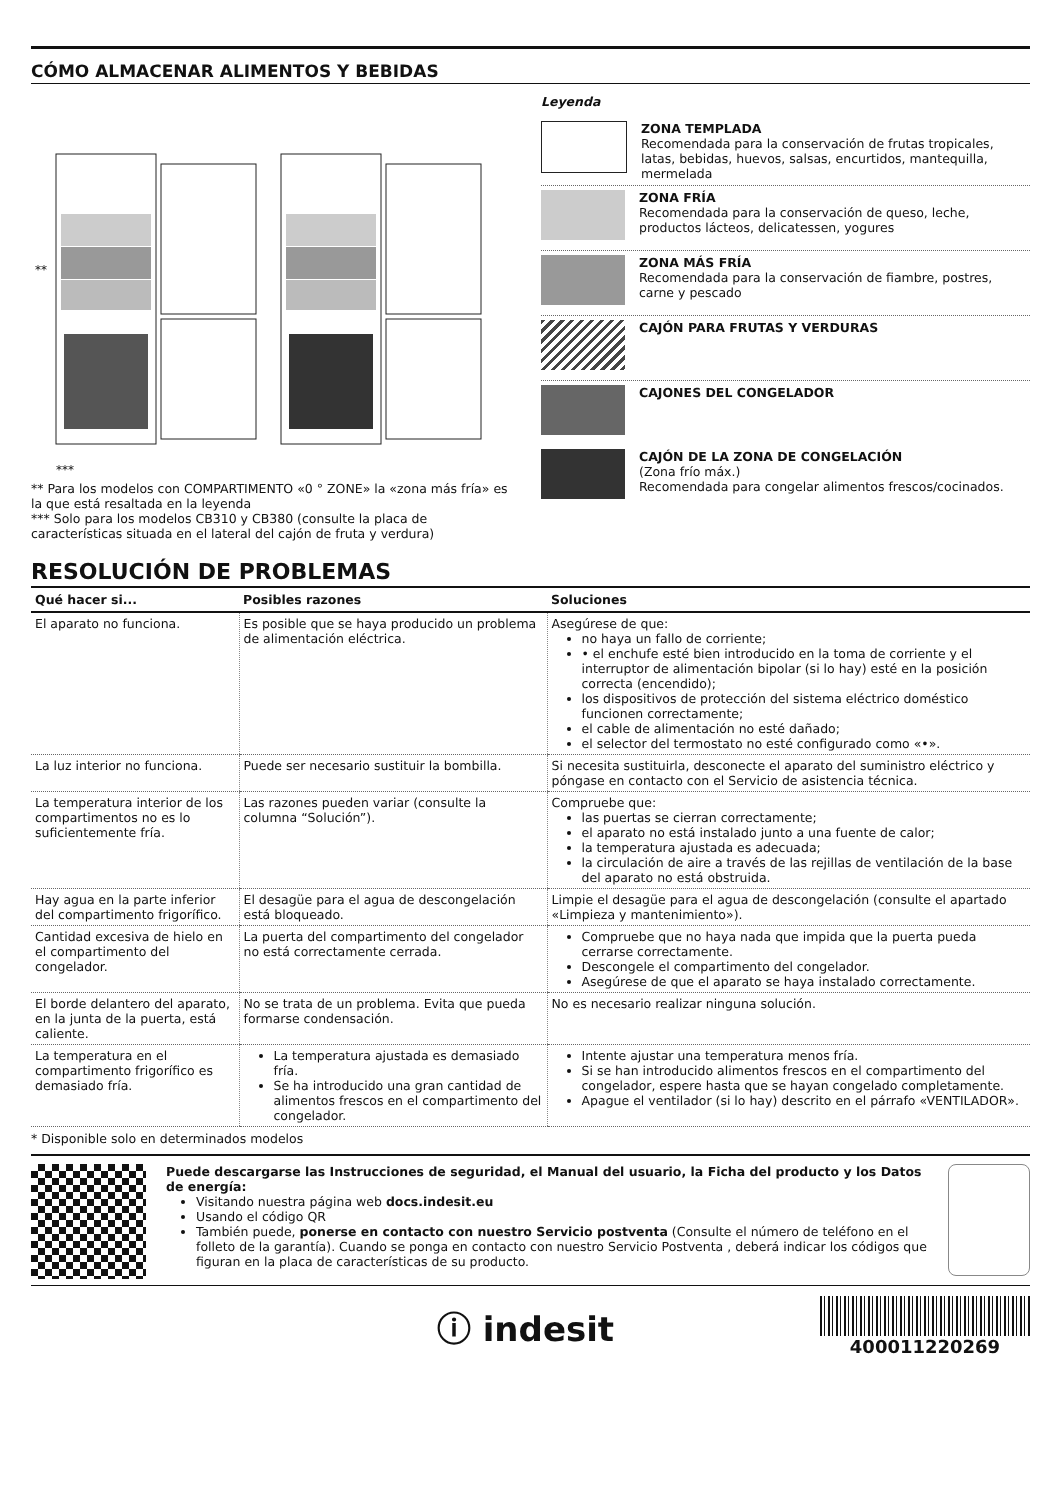CÓMO ALMACENAR ALIMENTOS Y BEBIDAS
**
***
** Para los modelos con COMPARTIMENTO «0 ° ZONE» la «zona más fría» es la que está resaltada en la leyenda
*** Solo para los modelos CB310 y CB380 (consulte la placa de características situada en el lateral del cajón de fruta y verdura)
Leyenda
ZONA TEMPLADA
Recomendada para la conservación de frutas tropicales, latas, bebidas, huevos, salsas, encurtidos, mantequilla, mermelada
ZONA FRÍA
Recomendada para la conservación de queso, leche, productos lácteos, delicatessen, yogures
ZONA MÁS FRÍA
Recomendada para la conservación de fiambre, postres, carne y pescado
CAJÓN PARA FRUTAS Y VERDURAS
CAJONES DEL CONGELADOR
CAJÓN DE LA ZONA DE CONGELACIÓN
(Zona frío máx.)
Recomendada para congelar alimentos frescos/cocinados.
RESOLUCIÓN DE PROBLEMAS
| Qué hacer si... | Posibles razones | Soluciones |
| --- | --- | --- |
| El aparato no funciona. | Es posible que se haya producido un problema de alimentación eléctrica. | Asegúrese de que: no haya un fallo de corriente; • el enchufe esté bien introducido en la toma de corriente y el interruptor de alimentación bipolar (si lo hay) esté en la posición correcta (encendido); los dispositivos de protección del sistema eléctrico doméstico funcionen correctamente; el cable de alimentación no esté dañado; el selector del termostato no esté configurado como «•». |
| La luz interior no funciona. | Puede ser necesario sustituir la bombilla. | Si necesita sustituirla, desconecte el aparato del suministro eléctrico y póngase en contacto con el Servicio de asistencia técnica. |
| La temperatura interior de los compartimentos no es lo suficientemente fría. | Las razones pueden variar (consulte la columna “Solución”). | Compruebe que: las puertas se cierran correctamente; el aparato no está instalado junto a una fuente de calor; la temperatura ajustada es adecuada; la circulación de aire a través de las rejillas de ventilación de la base del aparato no está obstruida. |
| Hay agua en la parte inferior del compartimento frigorífico. | El desagüe para el agua de descongelación está bloqueado. | Limpie el desagüe para el agua de descongelación (consulte el apartado «Limpieza y mantenimiento»). |
| Cantidad excesiva de hielo en el compartimento del congelador. | La puerta del compartimento del congelador no está correctamente cerrada. | Compruebe que no haya nada que impida que la puerta pueda cerrarse correctamente. Descongele el compartimento del congelador. Asegúrese de que el aparato se haya instalado correctamente. |
| El borde delantero del aparato, en la junta de la puerta, está caliente. | No se trata de un problema. Evita que pueda formarse condensación. | No es necesario realizar ninguna solución. |
| La temperatura en el compartimento frigorífico es demasiado fría. | La temperatura ajustada es demasiado fría. Se ha introducido una gran cantidad de alimentos frescos en el compartimento del congelador. | Intente ajustar una temperatura menos fría. Si se han introducido alimentos frescos en el compartimento del congelador, espere hasta que se hayan congelado completamente. Apague el ventilador (si lo hay) descrito en el párrafo «VENTILADOR». |
* Disponible solo en determinados modelos
Puede descargarse las Instrucciones de seguridad, el Manual del usuario, la Ficha del producto y los Datos de energía:
Visitando nuestra página web docs.indesit.eu
Usando el código QR
También puede, ponerse en contacto con nuestro Servicio postventa (Consulte el número de teléfono en el folleto de la garantía). Cuando se ponga en contacto con nuestro Servicio Postventa , deberá indicar los códigos que figuran en la placa de características de su producto.
ⓘ indesit
400011220269